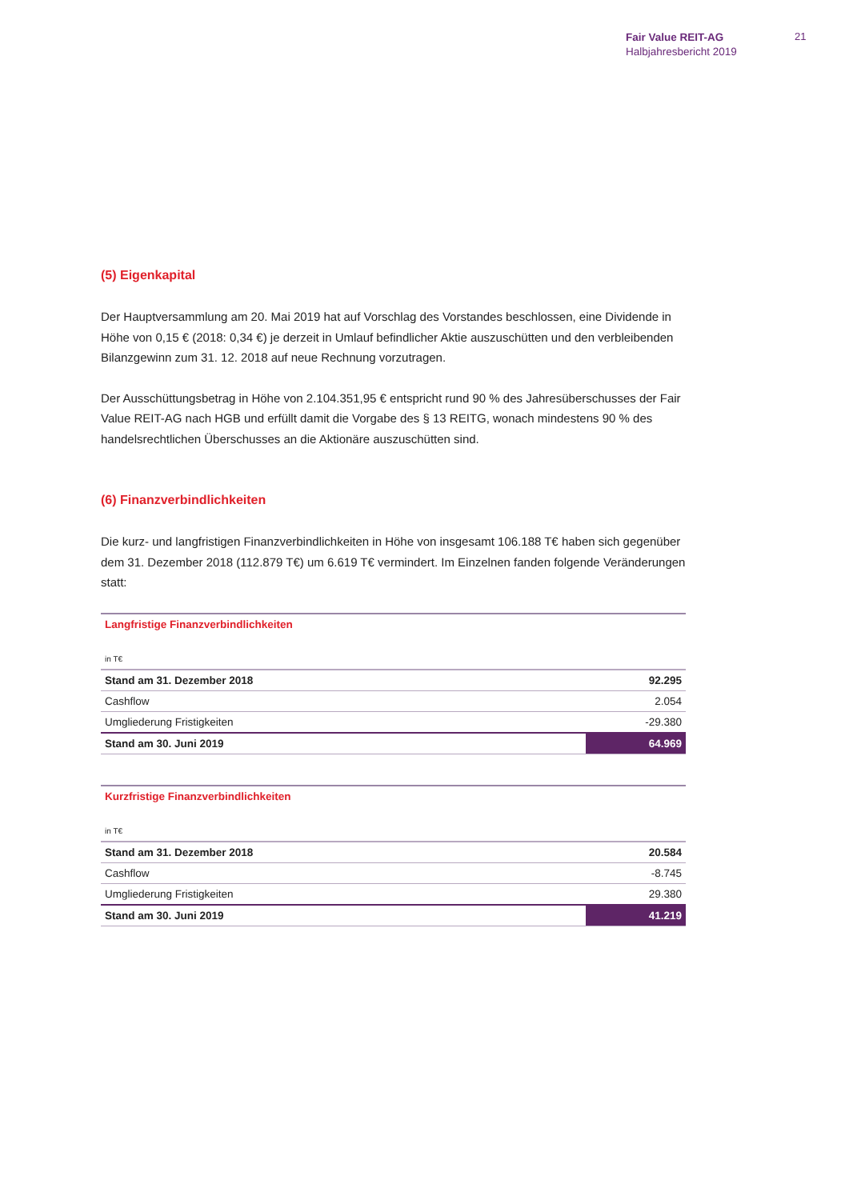Fair Value REIT-AG
Halbjahresbericht 2019
21
(5) Eigenkapital
Der Hauptversammlung am 20. Mai 2019 hat auf Vorschlag des Vorstandes beschlossen, eine Dividende in Höhe von 0,15 € (2018: 0,34 €) je derzeit in Umlauf befindlicher Aktie auszuschütten und den verbleibenden Bilanzgewinn zum 31. 12. 2018 auf neue Rechnung vorzutragen.
Der Ausschüttungsbetrag in Höhe von 2.104.351,95 € entspricht rund 90 % des Jahresüberschusses der Fair Value REIT-AG nach HGB und erfüllt damit die Vorgabe des § 13 REITG, wonach mindestens 90 % des handelsrechtlichen Überschusses an die Aktionäre auszuschütten sind.
(6) Finanzverbindlichkeiten
Die kurz- und langfristigen Finanzverbindlichkeiten in Höhe von insgesamt 106.188 T€ haben sich gegenüber dem 31. Dezember 2018 (112.879 T€) um 6.619 T€ vermindert. Im Einzelnen fanden folgende Veränderungen statt:
| Langfristige Finanzverbindlichkeiten | |
| in T€ | |
| Stand am 31. Dezember 2018 | 92.295 |
| Cashflow | 2.054 |
| Umgliederung Fristigkeiten | -29.380 |
| Stand am 30. Juni 2019 | 64.969 |
| Kurzfristige Finanzverbindlichkeiten | |
| in T€ | |
| Stand am 31. Dezember 2018 | 20.584 |
| Cashflow | -8.745 |
| Umgliederung Fristigkeiten | 29.380 |
| Stand am 30. Juni 2019 | 41.219 |